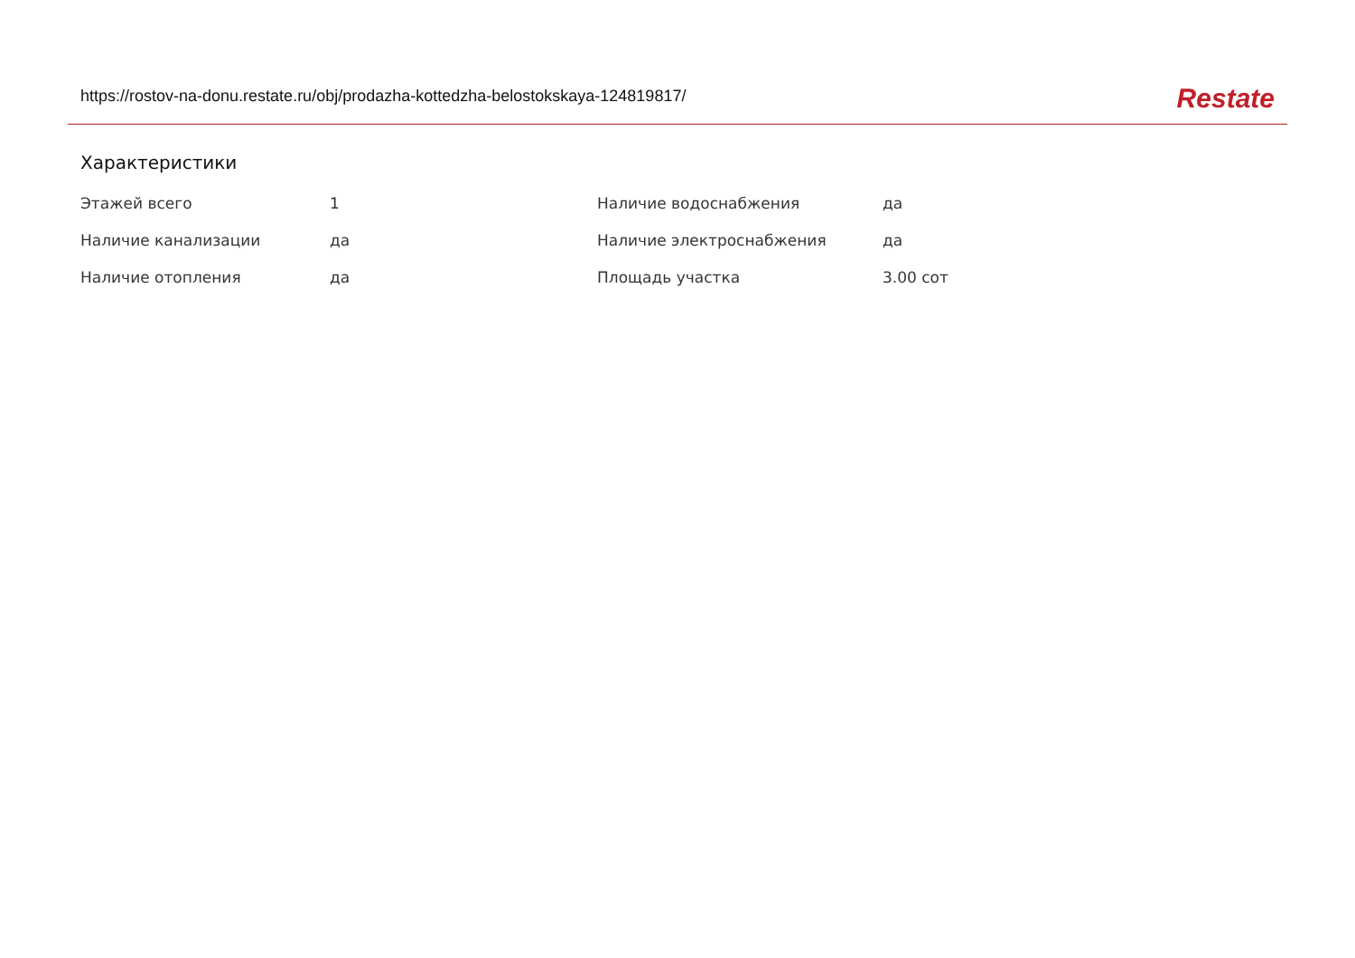https://rostov-na-donu.restate.ru/obj/prodazha-kottedzha-belostokskaya-124819817/ Restate
Характеристики
| Этажей всего | 1 | Наличие водоснабжения | да |
| Наличие канализации | да | Наличие электроснабжения | да |
| Наличие отопления | да | Площадь участка | 3.00 сот |